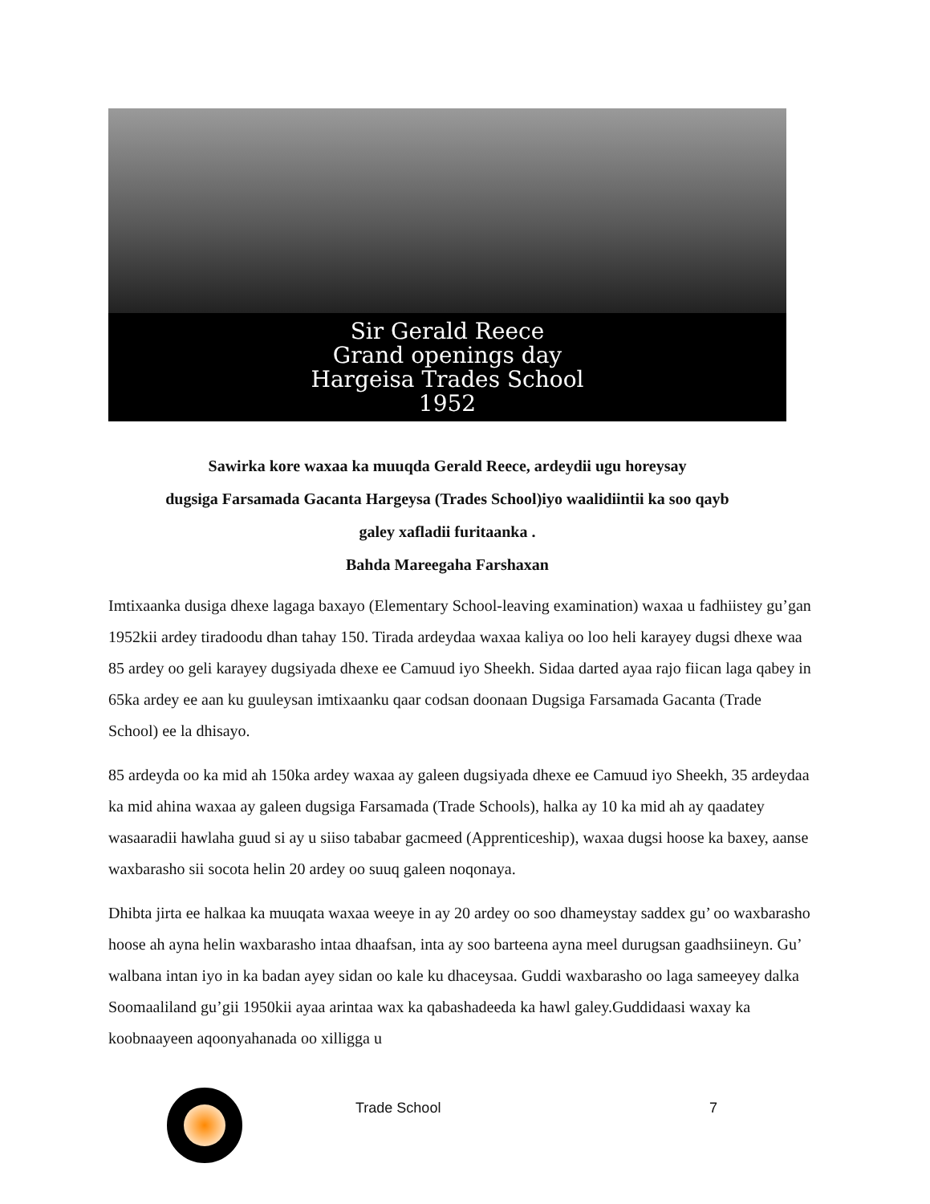Sir Gerald Reece
Grand openings day
Hargeisa Trades School
1952
Sawirka kore waxaa ka muuqda Gerald Reece, ardeydii ugu horeysay
dugsiga Farsamada Gacanta Hargeysa (Trades School)iyo waalidiintii ka soo qayb
galey xafladii furitaanka .
Bahda Mareegaha Farshaxan
Imtixaanka dusiga dhexe lagaga baxayo (Elementary School-leaving examination) waxaa u fadhiistey gu’gan 1952kii ardey tiradoodu dhan tahay 150. Tirada ardeydaa waxaa kaliya oo loo heli karayey dugsi dhexe waa 85 ardey oo geli karayey dugsiyada dhexe ee Camuud iyo Sheekh. Sidaa darted ayaa rajo fiican laga qabey in 65ka ardey ee aan ku guuleysan imtixaanku qaar codsan doonaan Dugsiga Farsamada Gacanta (Trade School) ee la dhisayo.
85 ardeyda oo ka mid ah 150ka ardey waxaa ay galeen dugsiyada dhexe ee Camuud iyo Sheekh, 35 ardeydaa ka mid ahina waxaa ay galeen dugsiga Farsamada (Trade Schools), halka ay 10 ka mid ah ay qaadatey wasaaradii hawlaha guud si ay u siiso tababar gacmeed (Apprenticeship), waxaa dugsi hoose ka baxey, aanse waxbarasho sii socota helin 20 ardey oo suuq galeen noqonaya.
Dhibta jirta ee halkaa ka muuqata waxaa weeye in ay 20 ardey oo soo dhameystay saddex gu’ oo waxbarasho hoose ah ayna helin waxbarasho intaa dhaafsan, inta ay soo barteena ayna meel durugsan gaadhsiineyn. Gu’ walbana intan iyo in ka badan ayey sidan oo kale ku dhaceysaa. Guddi waxbarasho oo laga sameeyey dalka Soomaaliland gu’gii 1950kii ayaa arintaa wax ka qabashadeeda ka hawl galey.Guddidaasi waxay ka koobnaayeen aqoonyahanada oo xilligga u
Trade School 7